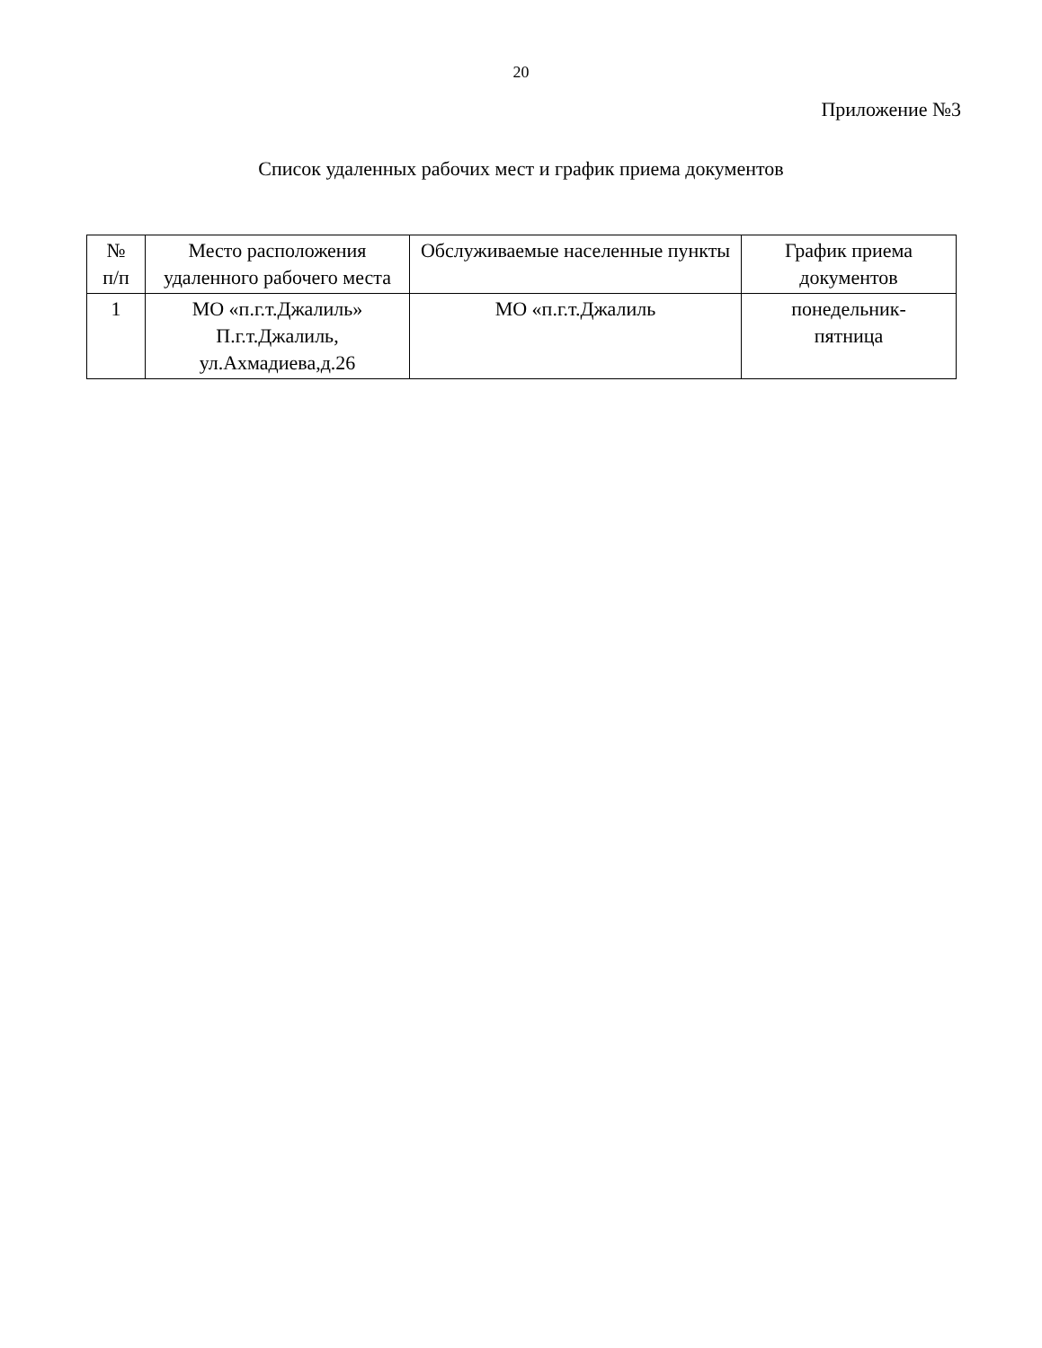20
Приложение №3
Список удаленных рабочих мест и график приема документов
| № п/п | Место расположения удаленного рабочего места | Обслуживаемые населенные пункты | График приема документов |
| --- | --- | --- | --- |
| 1 | МО «п.г.т.Джалиль» П.г.т.Джалиль, ул.Ахмадиева,д.26 | МО «п.г.т.Джалиль | понедельник- пятница |